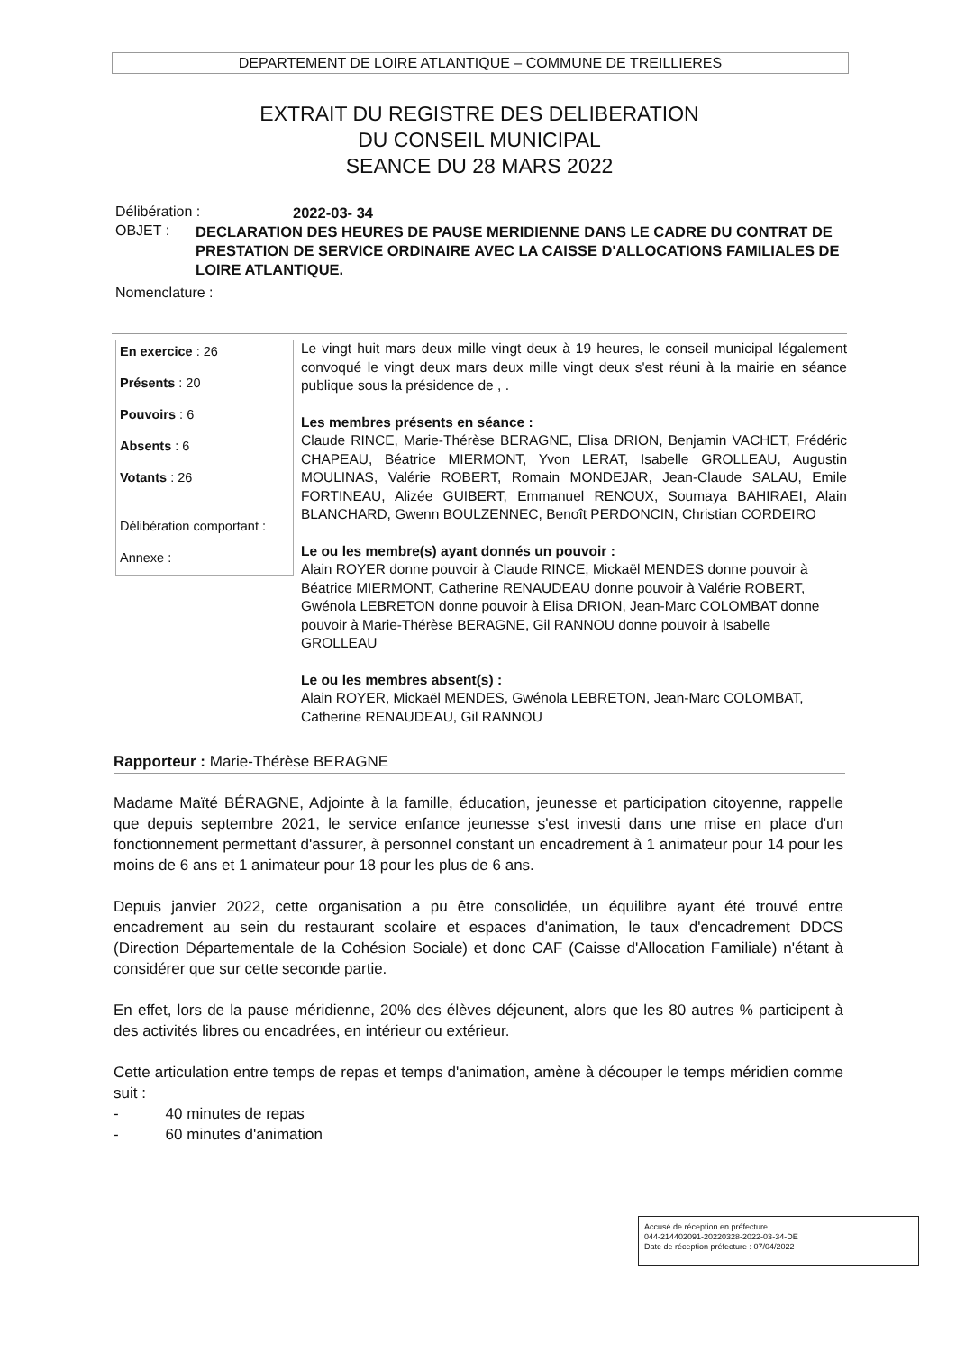DEPARTEMENT DE LOIRE ATLANTIQUE – COMMUNE DE TREILLIERES
EXTRAIT DU REGISTRE DES DELIBERATION
DU CONSEIL MUNICIPAL
SEANCE DU 28 MARS 2022
Délibération :
2022-03- 34
OBJET :
DECLARATION DES HEURES DE PAUSE MERIDIENNE DANS LE CADRE DU CONTRAT DE PRESTATION DE SERVICE ORDINAIRE AVEC LA CAISSE D'ALLOCATIONS FAMILIALES DE LOIRE ATLANTIQUE.
Nomenclature :
En exercice : 26
Présents : 20
Pouvoirs : 6
Absents : 6
Votants : 26
Délibération comportant :
Annexe :
Le vingt huit mars deux mille vingt deux à 19 heures, le conseil municipal légalement convoqué le vingt deux mars deux mille vingt deux s'est réuni à la mairie en séance publique sous la présidence de , .
Les membres présents en séance :
Claude RINCE, Marie-Thérèse BERAGNE, Elisa DRION, Benjamin VACHET, Frédéric CHAPEAU, Béatrice MIERMONT, Yvon LERAT, Isabelle GROLLEAU, Augustin MOULINAS, Valérie ROBERT, Romain MONDEJAR, Jean-Claude SALAU, Emile FORTINEAU, Alizée GUIBERT, Emmanuel RENOUX, Soumaya BAHIRAEI, Alain BLANCHARD, Gwenn BOULZENNEC, Benoît PERDONCIN, Christian CORDEIRO
Le ou les membre(s) ayant donnés un pouvoir :
Alain ROYER donne pouvoir à Claude RINCE, Mickaël MENDES donne pouvoir à Béatrice MIERMONT, Catherine RENAUDEAU donne pouvoir à Valérie ROBERT, Gwénola LEBRETON donne pouvoir à Elisa DRION, Jean-Marc COLOMBAT donne pouvoir à Marie-Thérèse BERAGNE, Gil RANNOU donne pouvoir à Isabelle GROLLEAU
Le ou les membres absent(s) :
Alain ROYER, Mickaël MENDES, Gwénola LEBRETON, Jean-Marc COLOMBAT, Catherine RENAUDEAU, Gil RANNOU
Rapporteur : Marie-Thérèse BERAGNE
Madame Maïté BÉRAGNE, Adjointe à la famille, éducation, jeunesse et participation citoyenne, rappelle que depuis septembre 2021, le service enfance jeunesse s'est investi dans une mise en place d'un fonctionnement permettant d'assurer, à personnel constant un encadrement à 1 animateur pour 14 pour les moins de 6 ans et 1 animateur pour 18 pour les plus de 6 ans.
Depuis janvier 2022, cette organisation a pu être consolidée, un équilibre ayant été trouvé entre encadrement au sein du restaurant scolaire et espaces d'animation, le taux d'encadrement DDCS (Direction Départementale de la Cohésion Sociale) et donc CAF (Caisse d'Allocation Familiale) n'étant à considérer que sur cette seconde partie.
En effet, lors de la pause méridienne, 20% des élèves déjeunent, alors que les 80 autres % participent à des activités libres ou encadrées, en intérieur ou extérieur.
Cette articulation entre temps de repas et temps d'animation, amène à découper le temps méridien comme suit :
- 40 minutes de repas
- 60 minutes d'animation
Accusé de réception en préfecture
044-214402091-20220328-2022-03-34-DE
Date de réception préfecture : 07/04/2022